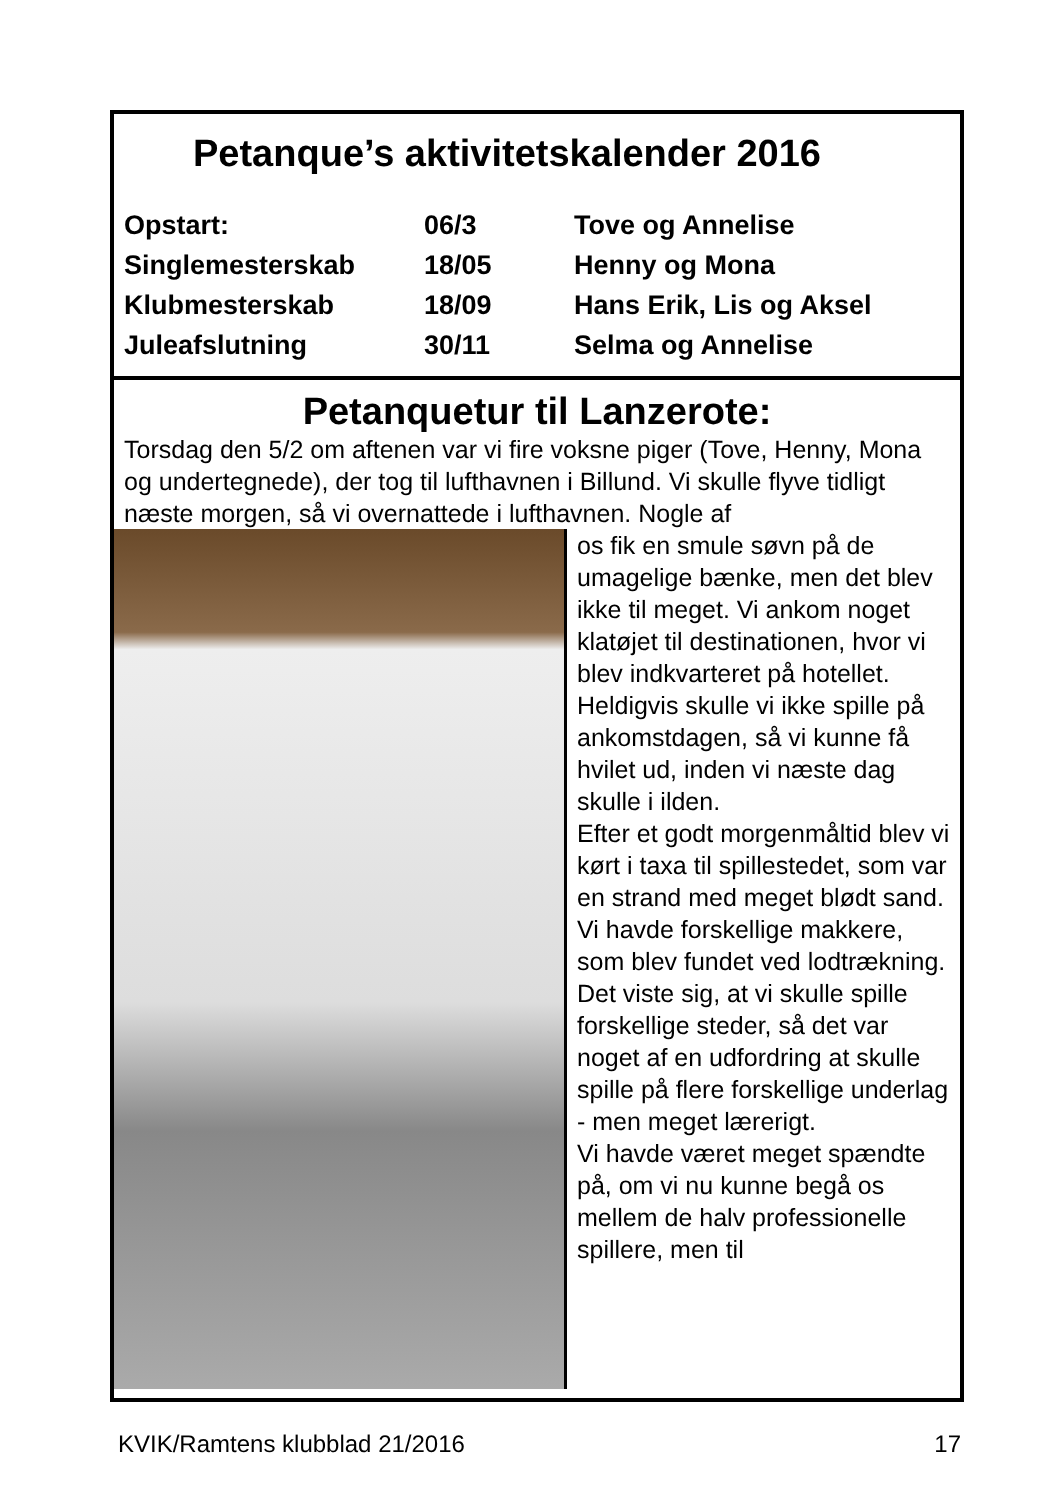Petanque’s aktivitetskalender 2016
| Opstart: | 06/3 | Tove og Annelise |
| Singlemesterskab | 18/05 | Henny og Mona |
| Klubmesterskab | 18/09 | Hans Erik, Lis og Aksel |
| Juleafslutning | 30/11 | Selma og Annelise |
Petanquetur til Lanzerote:
Torsdag den 5/2 om aftenen var vi fire voksne piger (Tove, Henny, Mona og undertegnede), der tog til lufthavnen i Billund. Vi skulle flyve tidligt næste morgen, så vi overnattede i lufthavnen. Nogle af
os fik en smule søvn på de umagelige bænke, men det blev ikke til meget. Vi ankom noget klatøjet til destinationen, hvor vi blev indkvarteret på hotellet. Heldigvis skulle vi ikke spille på ankomstdagen, så vi kunne få hvilet ud, inden vi næste dag skulle i ilden.
Efter et godt morgenmåltid blev vi kørt i taxa til spillestedet, som var en strand med meget blødt sand. Vi havde forskellige makkere, som blev fundet ved lodtrækning. Det viste sig, at vi skulle spille forskellige steder, så det var noget af en udfordring at skulle spille på flere forskellige underlag - men meget lærerigt.
Vi havde været meget spændte på, om vi nu kunne begå os mellem de halv professionelle spillere, men til
KVIK/Ramtens klubblad 21/2016 17